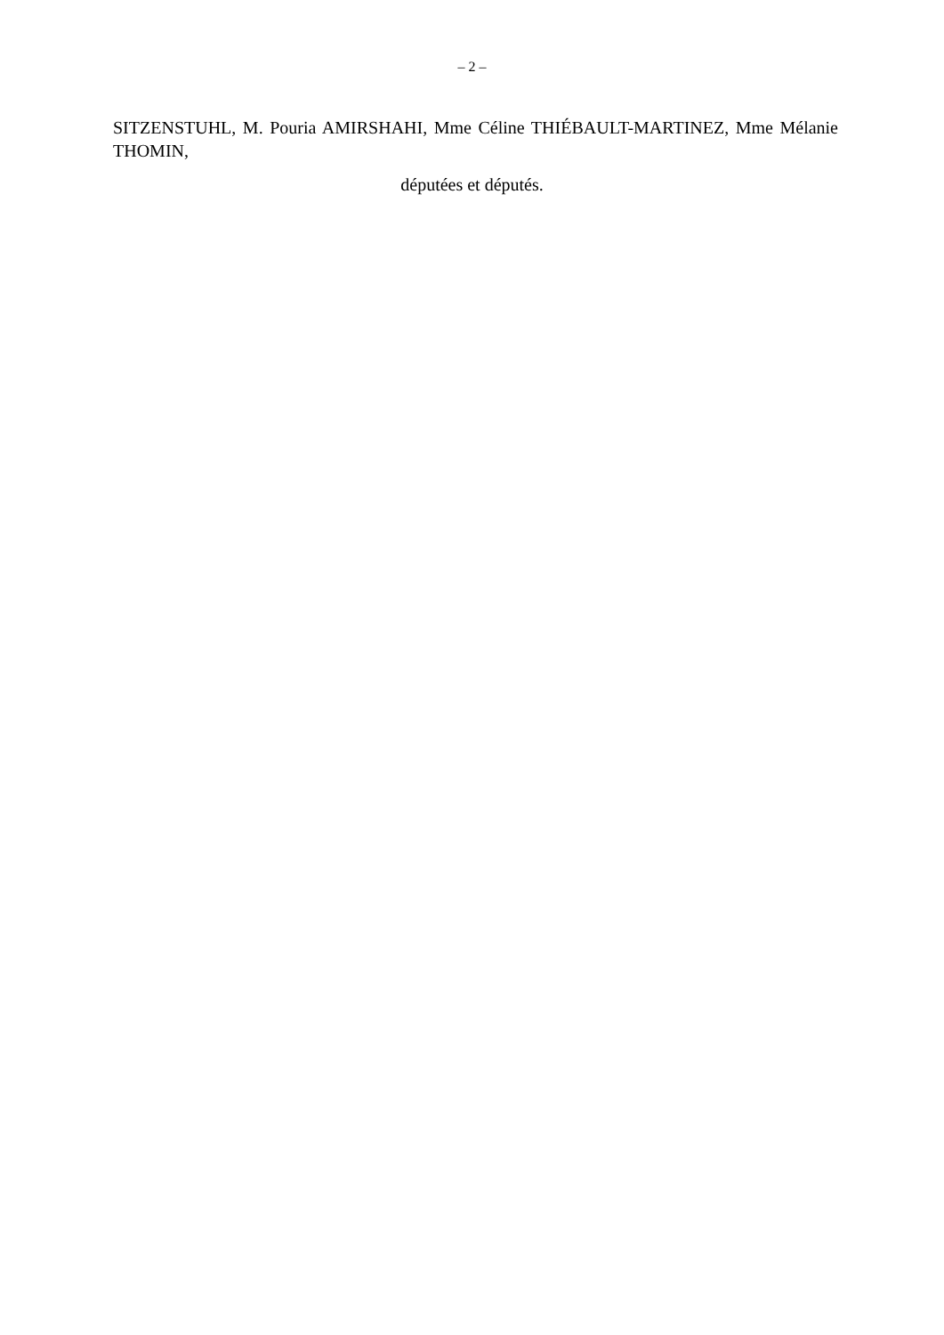– 2 –
SITZENSTUHL, M. Pouria AMIRSHAHI, Mme Céline THIÉBAULT-MARTINEZ, Mme Mélanie THOMIN,
députées et députés.